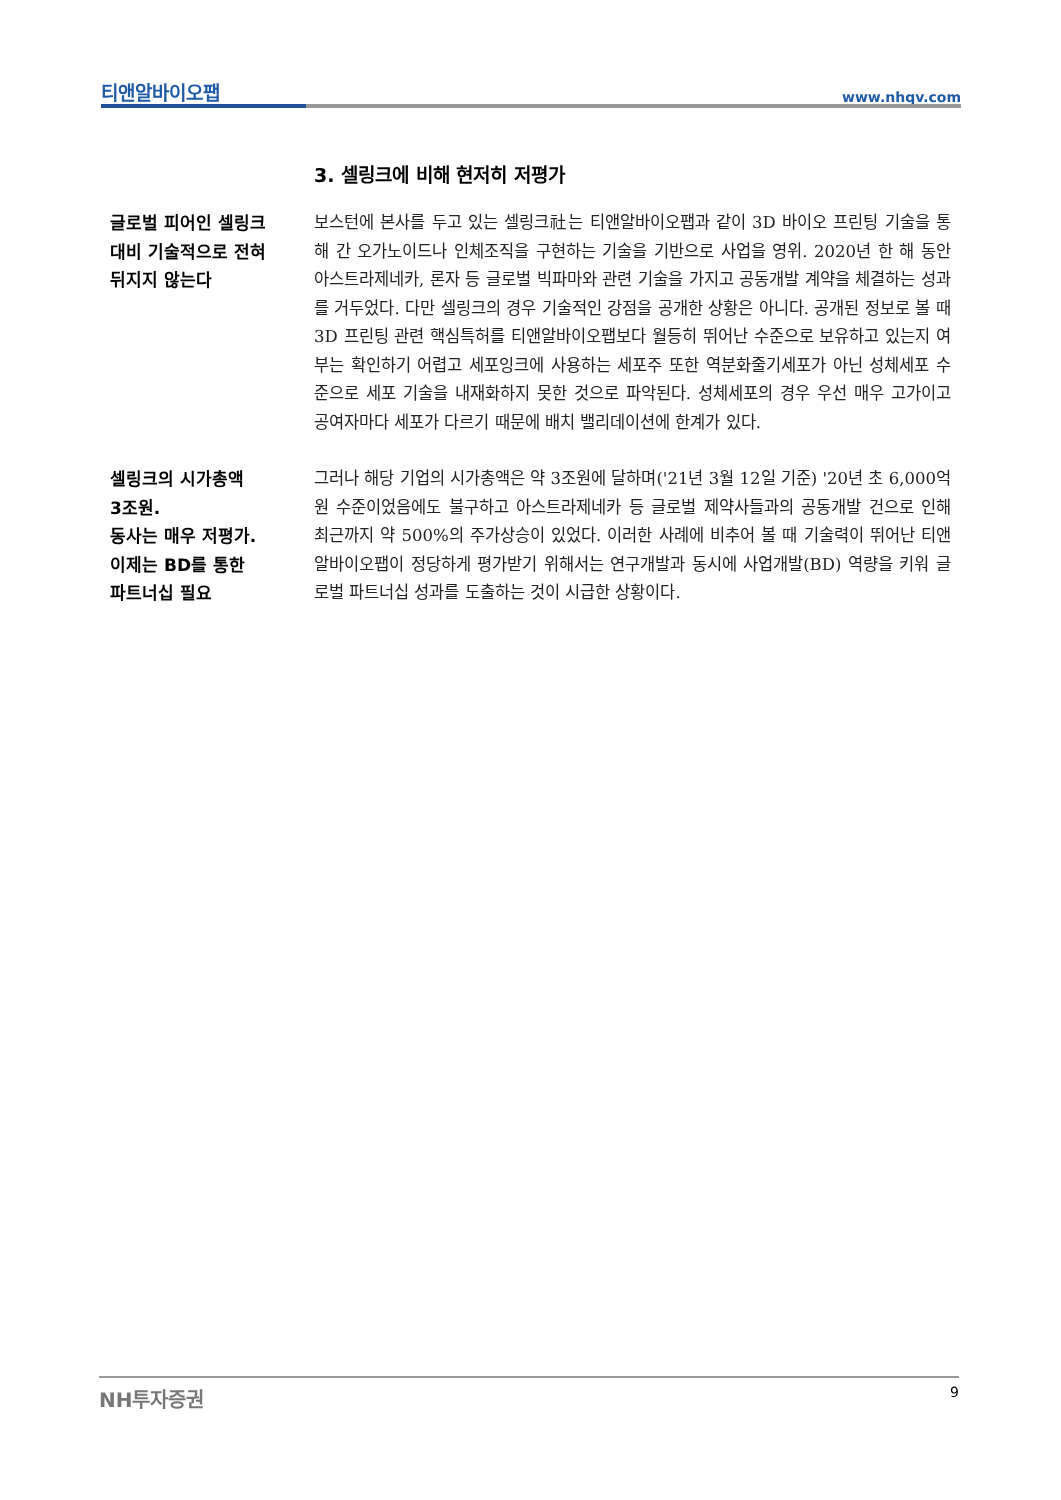티앤알바이오팹 www.nhqv.com
3. 셀링크에 비해 현저히 저평가
글로벌 피어인 셀링크
대비 기술적으로 전혀
뒤지지 않는다
보스턴에 본사를 두고 있는 셀링크社는 티앤알바이오팹과 같이 3D 바이오 프린팅 기술을 통해 간 오가노이드나 인체조직을 구현하는 기술을 기반으로 사업을 영위. 2020년 한 해 동안 아스트라제네카, 론자 등 글로벌 빅파마와 관련 기술을 가지고 공동개발 계약을 체결하는 성과를 거두었다. 다만 셀링크의 경우 기술적인 강점을 공개한 상황은 아니다. 공개된 정보로 볼 때 3D 프린팅 관련 핵심특허를 티앤알바이오팹보다 월등히 뛰어난 수준으로 보유하고 있는지 여부는 확인하기 어렵고 세포잉크에 사용하는 세포주 또한 역분화줄기세포가 아닌 성체세포 수준으로 세포 기술을 내재화하지 못한 것으로 파악된다. 성체세포의 경우 우선 매우 고가이고 공여자마다 세포가 다르기 때문에 배치 밸리데이션에 한계가 있다.
셀링크의 시가총액
3조원.
동사는 매우 저평가.
이제는 BD를 통한
파트너십 필요
그러나 해당 기업의 시가총액은 약 3조원에 달하며('21년 3월 12일 기준) '20년 초 6,000억원 수준이었음에도 불구하고 아스트라제네카 등 글로벌 제약사들과의 공동개발 건으로 인해 최근까지 약 500%의 주가상승이 있었다. 이러한 사례에 비추어 볼 때 기술력이 뛰어난 티앤알바이오팹이 정당하게 평가받기 위해서는 연구개발과 동시에 사업개발(BD) 역량을 키워 글로벌 파트너십 성과를 도출하는 것이 시급한 상황이다.
NH투자증권 9